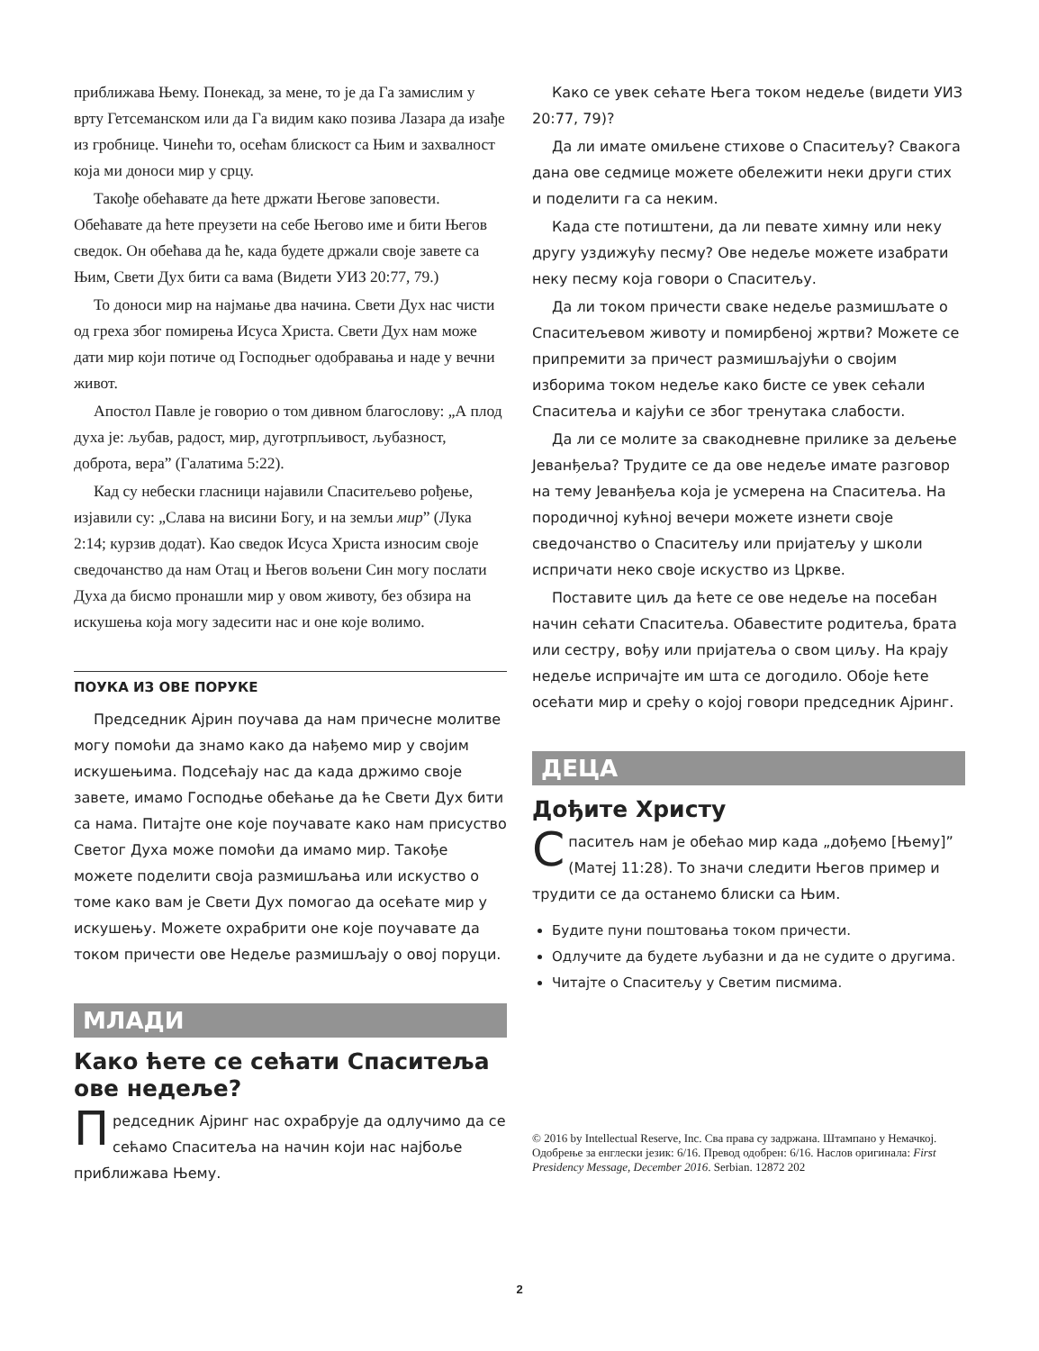приближава Њему. Понекад, за мене, то је да Га замислим у врту Гетсеманском или да Га видим како позива Лазара да изађе из гробнице. Чинећи то, осећам блискост са Њим и захвалност која ми доноси мир у срцу.
Такође обећавате да ћете држати Његове заповести. Обећавате да ћете преузети на себе Његово име и бити Његов сведок. Он обећава да ће, када будете држали своје завете са Њим, Свети Дух бити са вама (Видети УИЗ 20:77, 79.)
То доноси мир на најмање два начина. Свети Дух нас чисти од греха због помирења Исуса Христа. Свети Дух нам може дати мир који потиче од Господњег одобравања и наде у вечни живот.
Апостол Павле је говорио о том дивном благослову: „А плод духа је: љубав, радост, мир, дуготрпљивост, љубазност, доброта, вера” (Галатима 5:22).
Кад су небески гласници најавили Спаситељево рођење, изјавили су: „Слава на висини Богу, и на земљи мир” (Лука 2:14; курзив додат). Као сведок Исуса Христа износим своје сведочанство да нам Отац и Његов вољени Син могу послати Духа да бисмо пронашли мир у овом животу, без обзира на искушења која могу задесити нас и оне које волимо.
ПОУКА ИЗ ОВЕ ПОРУКЕ
Председник Ајрин поучава да нам причесне молитве могу помоћи да знамо како да нађемо мир у својим искушењима. Подсећају нас да када држимо своје завете, имамо Господње обећање да ће Свети Дух бити са нама. Питајте оне које поучавате како нам присуство Светог Духа може помоћи да имамо мир. Такође можете поделити своја размишљања или искуство о томе како вам је Свети Дух помогао да осећате мир у искушењу. Можете охрабрити оне које поучавате да током причести ове Недеље размишљају о овој поруци.
МЛАДИ
Како ћете се сећати Спаситеља ове недеље?
Председник Ајринг нас охрабрује да одлучимо да се сећамо Спаситеља на начин који нас најбоље приближава Њему.
Како се увек сећате Њега током недеље (видети УИЗ 20:77, 79)?
Да ли имате омиљене стихове о Спаситељу? Свакога дана ове седмице можете обележити неки други стих и поделити га са неким.
Када сте потиштени, да ли певате химну или неку другу уздижућу песму? Ове недеље можете изабрати неку песму која говори о Спаситељу.
Да ли током причести сваке недеље размишљате о Спаситељевом животу и помирбеној жртви? Можете се припремити за причест размишљајући о својим изборима током недеље како бисте се увек сећали Спаситеља и кајући се због тренутака слабости.
Да ли се молите за свакодневне прилике за дељење Јеванђеља? Трудите се да ове недеље имате разговор на тему Јеванђеља која је усмерена на Спаситеља. На породичној кућној вечери можете изнети своје сведочанство о Спаситељу или пријатељу у школи испричати неко своје искуство из Цркве.
Поставите циљ да ћете се ове недеље на посебан начин сећати Спаситеља. Обавестите родитеља, брата или сестру, вођу или пријатеља о свом циљу. На крају недеље испричајте им шта се догодило. Обоје ћете осећати мир и срећу о којој говори председник Ајринг.
ДЕЦА
Дођите Христу
Спаситељ нам је обећао мир када „дођемо [Њему]” (Матеј 11:28). То значи следити Његов пример и трудити се да останемо блиски са Њим.
Будите пуни поштовања током причести.
Одлучите да будете љубазни и да не судите о другима.
Читајте о Спаситељу у Светим писмима.
© 2016 by Intellectual Reserve, Inc. Сва права су задржана. Штампано у Немачкој. Одобрење за енглески језик: 6/16. Превод одобрен: 6/16. Наслов оригинала: First Presidency Message, December 2016. Serbian. 12872 202
2